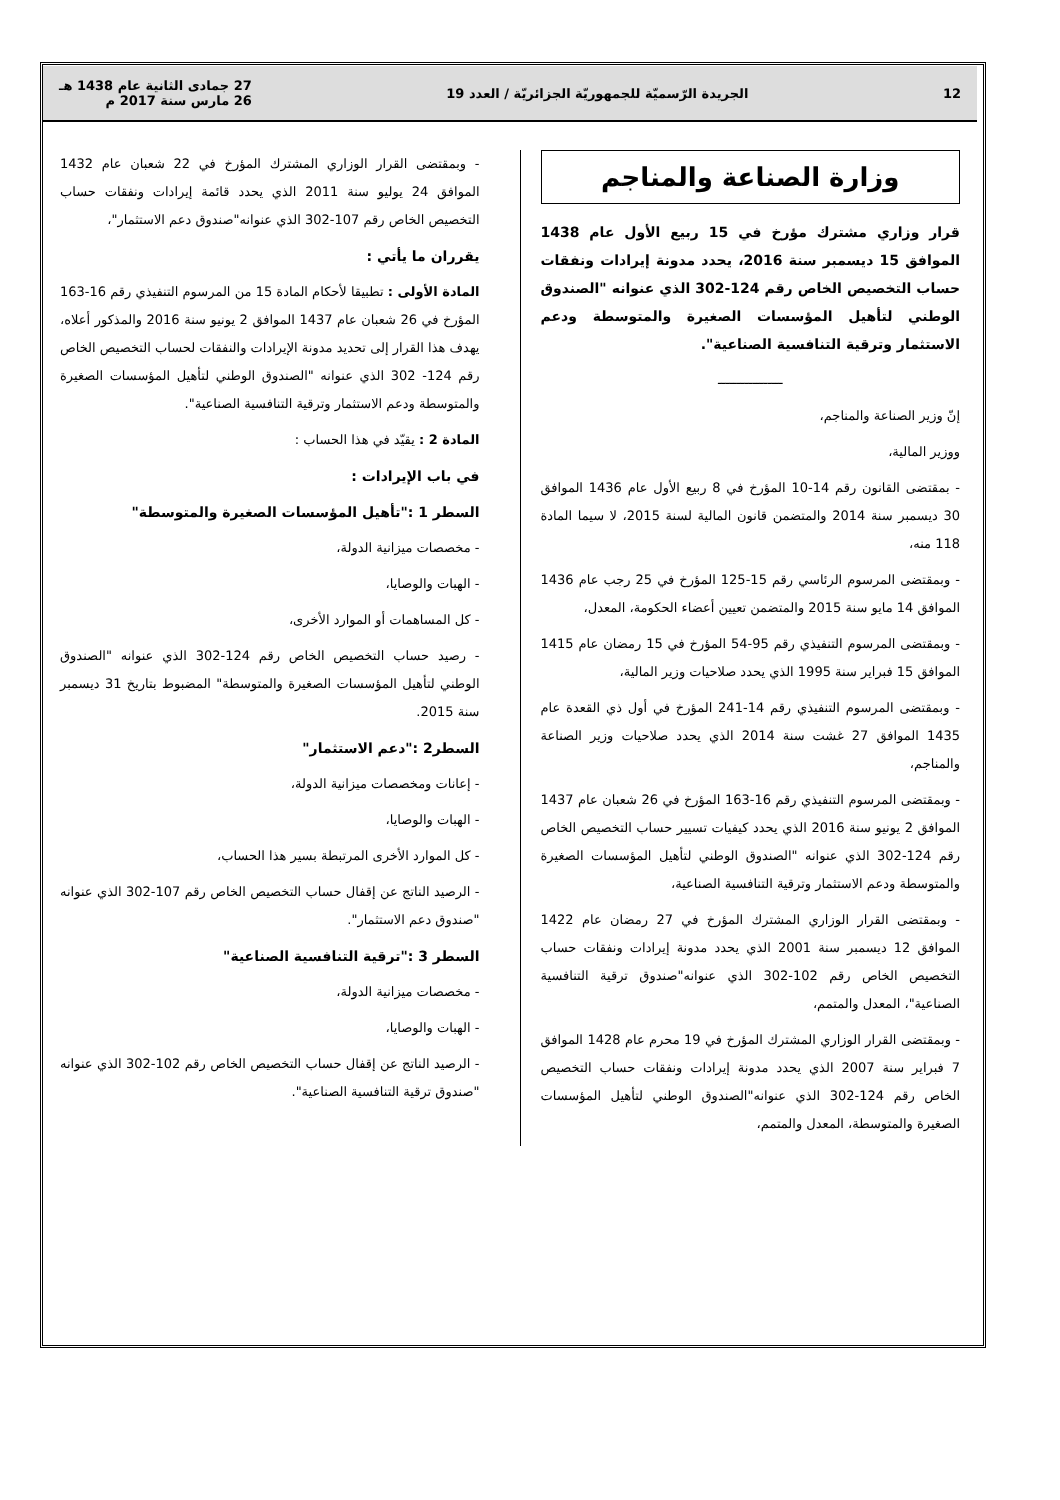12
الجريدة الرّسميّة للجمهوريّة الجزائريّة / العدد 19
27 جمادى الثانية عام 1438 هـ
26 مارس سنة 2017 م
وزارة الصناعة والمناجم
قرار وزاري مشترك مؤرخ في 15 ربيع الأول عام 1438 الموافق 15 ديسمبر سنة 2016، يحدد مدونة إيرادات ونفقات حساب التخصيص الخاص رقم 124-302 الذي عنوانه "الصندوق الوطني لتأهيل المؤسسات الصغيرة والمتوسطة ودعم الاستثمار وترقية التنافسية الصناعية".
ـــــــــــــــــ
إنّ وزير الصناعة والمناجم،
ووزير المالية،
- بمقتضى القانون رقم 14-10 المؤرخ في 8 ربيع الأول عام 1436 الموافق 30 ديسمبر سنة 2014 والمتضمن قانون المالية لسنة 2015، لا سيما المادة 118 منه،
- وبمقتضى المرسوم الرئاسي رقم 15-125 المؤرخ في 25 رجب عام 1436 الموافق 14 مايو سنة 2015 والمتضمن تعيين أعضاء الحكومة، المعدل،
- وبمقتضى المرسوم التنفيذي رقم 95-54 المؤرخ في 15 رمضان عام 1415 الموافق 15 فبراير سنة 1995 الذي يحدد صلاحيات وزير المالية،
- وبمقتضى المرسوم التنفيذي رقم 14-241 المؤرخ في أول ذي القعدة عام 1435 الموافق 27 غشت سنة 2014 الذي يحدد صلاحيات وزير الصناعة والمناجم،
- وبمقتضى المرسوم التنفيذي رقم 16-163 المؤرخ في 26 شعبان عام 1437 الموافق 2 يونيو سنة 2016 الذي يحدد كيفيات تسيير حساب التخصيص الخاص رقم 124-302 الذي عنوانه "الصندوق الوطني لتأهيل المؤسسات الصغيرة والمتوسطة ودعم الاستثمار وترقية التنافسية الصناعية،
- وبمقتضى القرار الوزاري المشترك المؤرخ في 27 رمضان عام 1422 الموافق 12 ديسمبر سنة 2001 الذي يحدد مدونة إيرادات ونفقات حساب التخصيص الخاص رقم 102-302 الذي عنوانه"صندوق ترقية التنافسية الصناعية"، المعدل والمتمم،
- وبمقتضى القرار الوزاري المشترك المؤرخ في 19 محرم عام 1428 الموافق 7 فبراير سنة 2007 الذي يحدد مدونة إيرادات ونفقات حساب التخصيص الخاص رقم 124-302 الذي عنوانه"الصندوق الوطني لتأهيل المؤسسات الصغيرة والمتوسطة، المعدل والمتمم،
- وبمقتضى القرار الوزاري المشترك المؤرخ في 22 شعبان عام 1432 الموافق 24 يوليو سنة 2011 الذي يحدد قائمة إيرادات ونفقات حساب التخصيص الخاص رقم 107-302 الذي عنوانه"صندوق دعم الاستثمار"،
يقرران ما يأتي :
المادة الأولى : تطبيقا لأحكام المادة 15 من المرسوم التنفيذي رقم 16-163 المؤرخ في 26 شعبان عام 1437 الموافق 2 يونيو سنة 2016 والمذكور أعلاه، يهدف هذا القرار إلى تحديد مدونة الإيرادات والنفقات لحساب التخصيص الخاص رقم 124- 302 الذي عنوانه "الصندوق الوطني لتأهيل المؤسسات الصغيرة والمتوسطة ودعم الاستثمار وترقية التنافسية الصناعية".
المادة 2 : يقيّد في هذا الحساب :
في باب الإيرادات :
السطر 1 :"تأهيل المؤسسات الصغيرة والمتوسطة"
- مخصصات ميزانية الدولة،
- الهبات والوصايا،
- كل المساهمات أو الموارد الأخرى،
- رصيد حساب التخصيص الخاص رقم 124-302 الذي عنوانه "الصندوق الوطني لتأهيل المؤسسات الصغيرة والمتوسطة" المضبوط بتاريخ 31 ديسمبر سنة 2015.
السطر2 :"دعم الاستثمار"
- إعانات ومخصصات ميزانية الدولة،
- الهبات والوصايا،
- كل الموارد الأخرى المرتبطة بسير هذا الحساب،
- الرصيد الناتج عن إقفال حساب التخصيص الخاص رقم 107-302 الذي عنوانه "صندوق دعم الاستثمار".
السطر 3 :"ترقية التنافسية الصناعية"
- مخصصات ميزانية الدولة،
- الهبات والوصايا،
- الرصيد الناتج عن إقفال حساب التخصيص الخاص رقم 102-302 الذي عنوانه "صندوق ترقية التنافسية الصناعية".